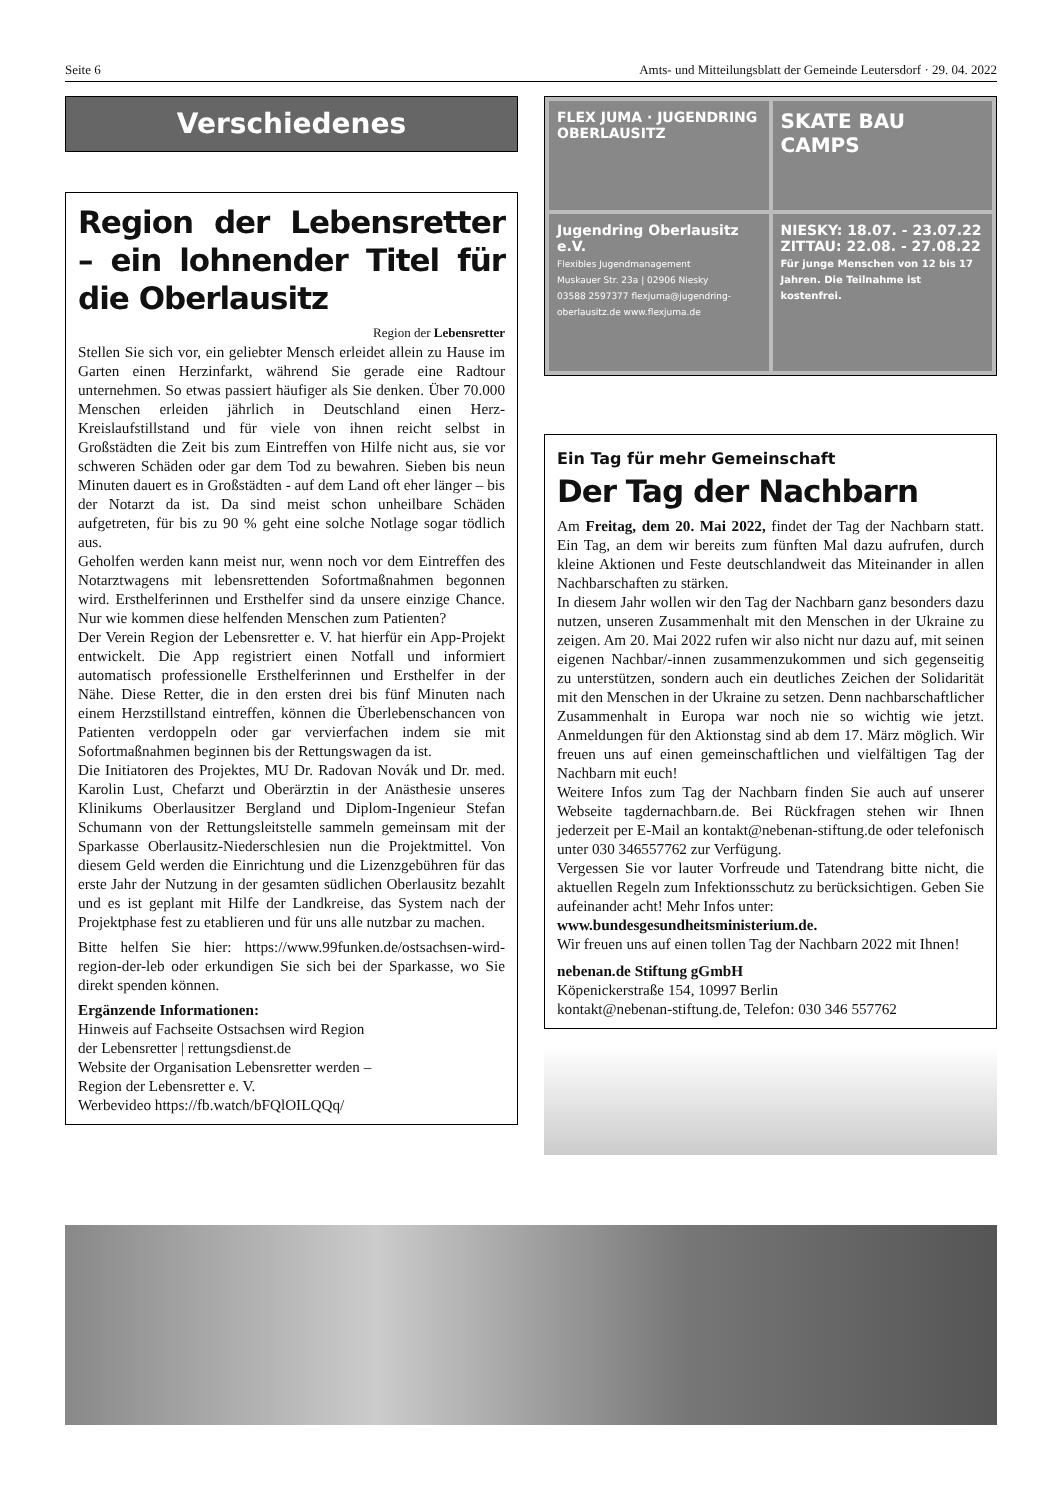Seite 6 Amts- und Mitteilungsblatt der Gemeinde Leutersdorf · 29. 04. 2022
Verschiedenes
Region der Lebens­retter – ein lohnender Titel für die Oberlausitz
Region der Lebensretter
Stellen Sie sich vor, ein geliebter Mensch erleidet allein zu Hause im Garten einen Herzinfarkt, während Sie gerade eine Radtour unternehmen. So etwas passiert häufiger als Sie denken. Über 70.000 Menschen erleiden jährlich in Deutschland einen Herz-Kreislaufstillstand und für viele von ihnen reicht selbst in Großstädten die Zeit bis zum Eintreffen von Hilfe nicht aus, sie vor schweren Schäden oder gar dem Tod zu bewahren. Sieben bis neun Minuten dauert es in Großstädten - auf dem Land oft eher länger – bis der Notarzt da ist. Da sind meist schon unheilbare Schäden aufgetreten, für bis zu 90 % geht eine solche Notlage sogar tödlich aus.
Geholfen werden kann meist nur, wenn noch vor dem Eintreffen des Notarztwagens mit lebensrettenden Sofortmaßnahmen begonnen wird. Ersthelferinnen und Ersthelfer sind da unsere einzige Chance. Nur wie kommen diese helfenden Menschen zum Patienten?
Der Verein Region der Lebensretter e. V. hat hierfür ein App-Projekt entwickelt. Die App registriert einen Notfall und informiert automatisch professionelle Ersthelferinnen und Ersthelfer in der Nähe. Diese Retter, die in den ersten drei bis fünf Minuten nach einem Herzstillstand eintreffen, können die Überlebenschancen von Patienten verdoppeln oder gar vervierfachen indem sie mit Sofortmaßnahmen beginnen bis der Rettungswagen da ist.
Die Initiatoren des Projektes, MU Dr. Radovan Novák und Dr. med. Karolin Lust, Chefarzt und Oberärztin in der Anästhesie unseres Klinikums Oberlausitzer Bergland und Diplom-Ingenieur Stefan Schumann von der Rettungsleitstelle sammeln gemeinsam mit der Sparkasse Oberlausitz-Niederschlesien nun die Projektmittel. Von diesem Geld werden die Einrichtung und die Lizenzgebühren für das erste Jahr der Nutzung in der gesamten südlichen Oberlausitz bezahlt und es ist geplant mit Hilfe der Landkreise, das System nach der Projektphase fest zu etablieren und für uns alle nutzbar zu machen.
Bitte helfen Sie hier: https://www.99funken.de/ostsachsen-wird-region-der-leb oder erkundigen Sie sich bei der Sparkasse, wo Sie direkt spenden können.
Ergänzende Informationen:
Hinweis auf Fachseite Ostsachsen wird Region
der Lebensretter | rettungsdienst.de
Website der Organisation Lebensretter werden –
Region der Lebensretter e. V.
Werbevideo https://fb.watch/bFQlOILQQq/
FLEX JUMA · JUGENDRING OBERLAUSITZ
SKATE BAU CAMPS
Jugendring Oberlausitz e.V.
Flexibles Jugendmanagement
Muskauer Str. 23a | 02906 Niesky
03588 2597377 flexjuma@jugendring-oberlausitz.de www.flexjuma.de
NIESKY: 18.07. - 23.07.22
ZITTAU: 22.08. - 27.08.22
Für junge Menschen von 12 bis 17 Jahren. Die Teilnahme ist kostenfrei.
Ein Tag für mehr Gemeinschaft
Der Tag der Nachbarn
Am Freitag, dem 20. Mai 2022, findet der Tag der Nachbarn statt. Ein Tag, an dem wir bereits zum fünften Mal dazu aufrufen, durch kleine Aktionen und Feste deutschlandweit das Miteinander in allen Nachbarschaften zu stärken.
In diesem Jahr wollen wir den Tag der Nachbarn ganz besonders dazu nutzen, unseren Zusammenhalt mit den Menschen in der Ukraine zu zeigen. Am 20. Mai 2022 rufen wir also nicht nur dazu auf, mit seinen eigenen Nachbar/-innen zusammenzukommen und sich gegenseitig zu unterstützen, sondern auch ein deutliches Zeichen der Solidarität mit den Menschen in der Ukraine zu setzen. Denn nachbarschaftlicher Zusammenhalt in Europa war noch nie so wichtig wie jetzt. Anmeldungen für den Aktionstag sind ab dem 17. März möglich. Wir freuen uns auf einen gemeinschaftlichen und vielfältigen Tag der Nachbarn mit euch!
Weitere Infos zum Tag der Nachbarn finden Sie auch auf unserer Webseite tagdernachbarn.de. Bei Rückfragen stehen wir Ihnen jederzeit per E-Mail an kontakt@nebenan-stiftung.de oder telefonisch unter 030 346557762 zur Verfügung.
Vergessen Sie vor lauter Vorfreude und Tatendrang bitte nicht, die aktuellen Regeln zum Infektionsschutz zu berücksichtigen. Geben Sie aufeinander acht! Mehr Infos unter:
www.bundesgesundheitsministerium.de.
Wir freuen uns auf einen tollen Tag der Nachbarn 2022 mit Ihnen!
nebenan.de Stiftung gGmbH
Köpenickerstraße 154, 10997 Berlin
kontakt@nebenan-stiftung.de, Telefon: 030 346 557762